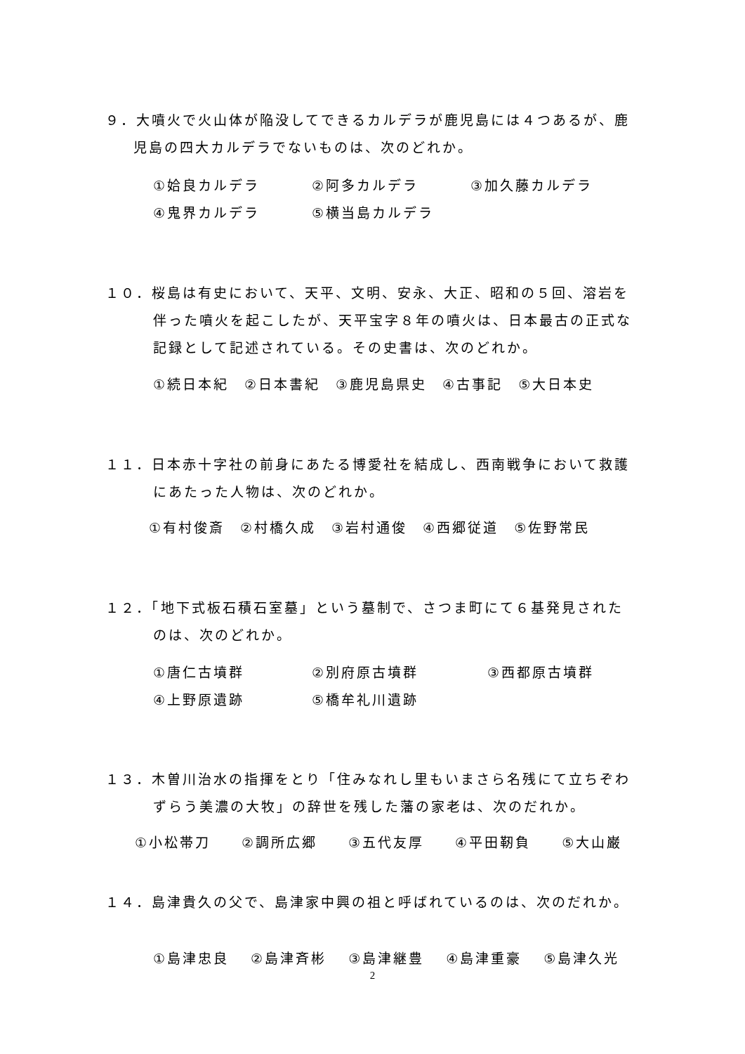９．大噴火で火山体が陥没してできるカルデラが鹿児島には４つあるが、鹿
児島の四大カルデラでないものは、次のどれか。
①姶良カルデラ ②阿多カルデラ ③加久藤カルデラ
④鬼界カルデラ ⑤横当島カルデラ
１０．桜島は有史において、天平、文明、安永、大正、昭和の５回、溶岩を
伴った噴火を起こしたが、天平宝字８年の噴火は、日本最古の正式な
記録として記述されている。その史書は、次のどれか。
①続日本紀　②日本書紀　③鹿児島県史　④古事記　⑤大日本史
１１．日本赤十字社の前身にあたる博愛社を結成し、西南戦争において救護
にあたった人物は、次のどれか。
①有村俊斎　②村橋久成　③岩村通俊　④西郷従道　⑤佐野常民
１２．「地下式板石積石室墓」という墓制で、さつま町にて６基発見された
のは、次のどれか。
①唐仁古墳群 ②別府原古墳群 ③西都原古墳群
④上野原遺跡 ⑤橋牟礼川遺跡
１３．木曽川治水の指揮をとり「住みなれし里もいまさら名残にて立ちぞわ
ずらう美濃の大牧」の辞世を残した藩の家老は、次のだれか。
①小松帯刀　　②調所広郷　　③五代友厚　　④平田靭負　　⑤大山巌
１４．島津貴久の父で、島津家中興の祖と呼ばれているのは、次のだれか。
①島津忠良　 ②島津斉彬　 ③島津継豊　 ④島津重豪　 ⑤島津久光
2